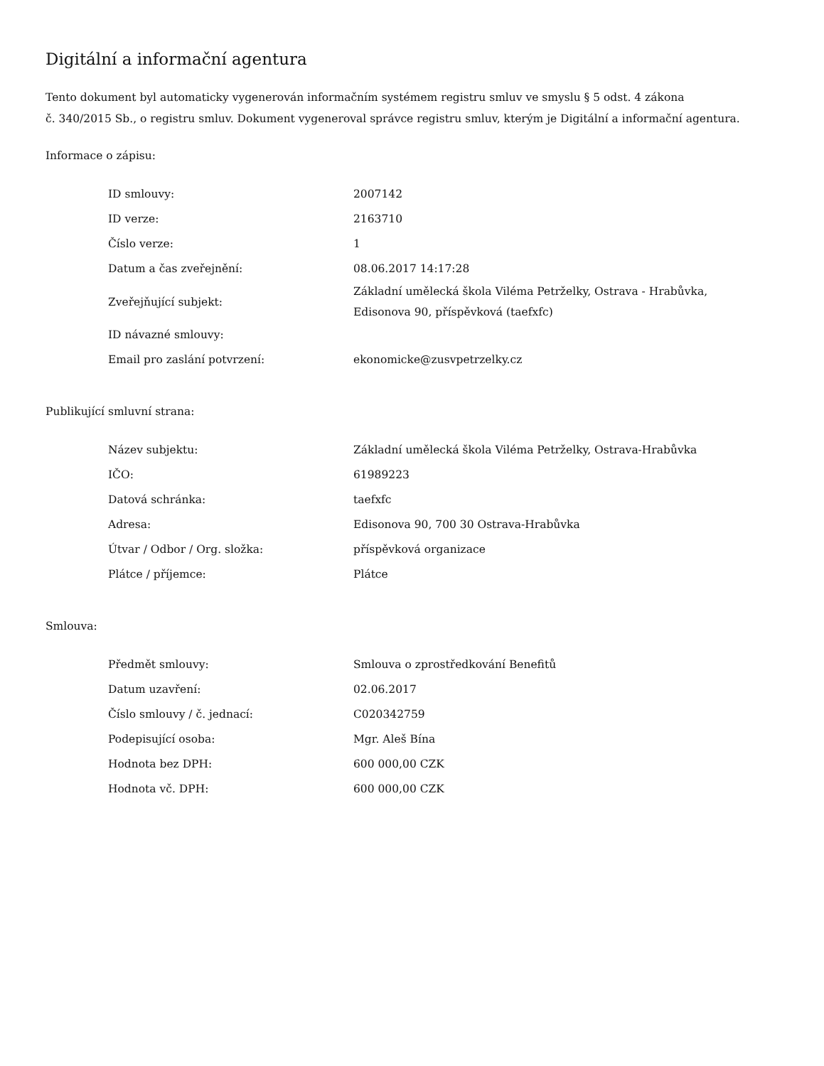Digitální a informační agentura
Tento dokument byl automaticky vygenerován informačním systémem registru smluv ve smyslu § 5 odst. 4 zákona
č. 340/2015 Sb., o registru smluv. Dokument vygeneroval správce registru smluv, kterým je Digitální a informační agentura.
Informace o zápisu:
| ID smlouvy: | 2007142 |
| ID verze: | 2163710 |
| Číslo verze: | 1 |
| Datum a čas zveřejnění: | 08.06.2017 14:17:28 |
| Zveřejňující subjekt: | Základní umělecká škola Viléma Petrželky, Ostrava - Hrabůvka, Edisonova 90, příspěvková (taefxfc) |
| ID návazné smlouvy: | |
| Email pro zaslání potvrzení: | ekonomicke@zusvpetrzelky.cz |
Publikující smluvní strana:
| Název subjektu: | Základní umělecká škola Viléma Petrželky, Ostrava-Hrabůvka |
| IČO: | 61989223 |
| Datová schránka: | taefxfc |
| Adresa: | Edisonova 90, 700 30 Ostrava-Hrabůvka |
| Útvar / Odbor / Org. složka: | příspěvková organizace |
| Plátce / příjemce: | Plátce |
Smlouva:
| Předmět smlouvy: | Smlouva o zprostředkování Benefitů |
| Datum uzavření: | 02.06.2017 |
| Číslo smlouvy / č. jednací: | C020342759 |
| Podepisující osoba: | Mgr. Aleš Bína |
| Hodnota bez DPH: | 600 000,00 CZK |
| Hodnota vč. DPH: | 600 000,00 CZK |